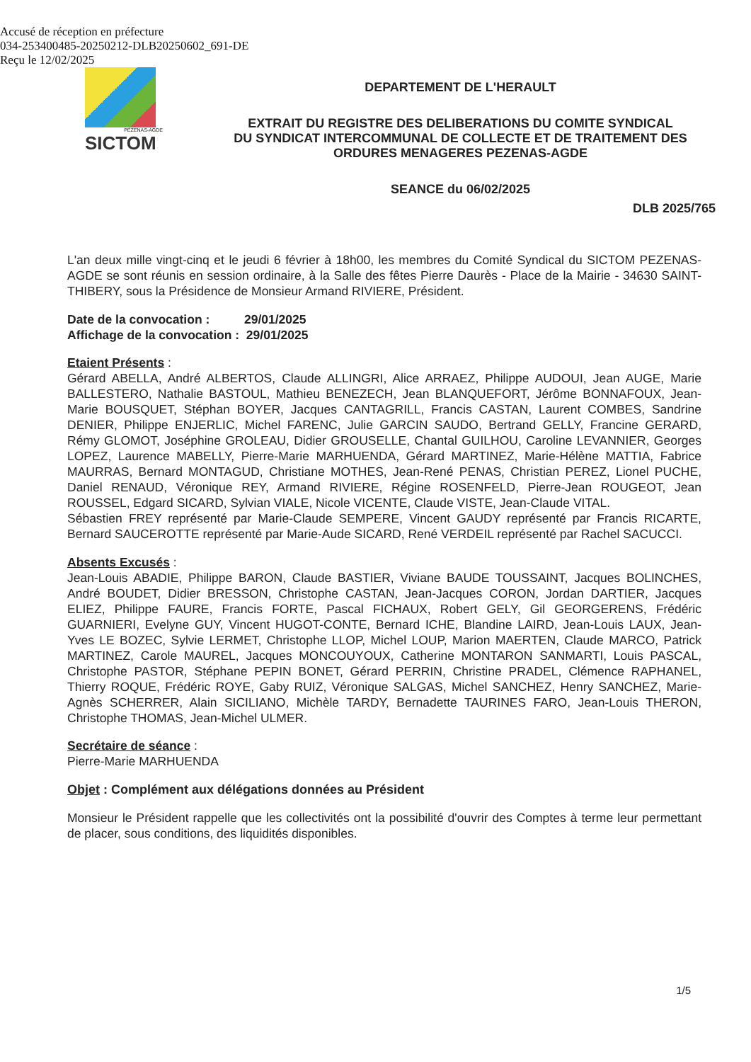Accusé de réception en préfecture
034-253400485-20250212-DLB20250602_691-DE
Reçu le 12/02/2025
PÉZENAS-AGDE
SICTOM
DEPARTEMENT DE L'HERAULT
EXTRAIT DU REGISTRE DES DELIBERATIONS DU COMITE SYNDICAL
DU SYNDICAT INTERCOMMUNAL DE COLLECTE ET DE TRAITEMENT DES
ORDURES MENAGERES PEZENAS-AGDE
SEANCE du 06/02/2025
DLB 2025/765
L'an deux mille vingt-cinq et le jeudi 6 février à 18h00, les membres du Comité Syndical du SICTOM PEZENAS-AGDE se sont réunis en session ordinaire, à la Salle des fêtes Pierre Daurès - Place de la Mairie - 34630 SAINT-THIBERY, sous la Présidence de Monsieur Armand RIVIERE, Président.
Date de la convocation : 29/01/2025
Affichage de la convocation : 29/01/2025
Etaient Présents :
Gérard ABELLA, André ALBERTOS, Claude ALLINGRI, Alice ARRAEZ, Philippe AUDOUI, Jean AUGE, Marie BALLESTERO, Nathalie BASTOUL, Mathieu BENEZECH, Jean BLANQUEFORT, Jérôme BONNAFOUX, Jean-Marie BOUSQUET, Stéphan BOYER, Jacques CANTAGRILL, Francis CASTAN, Laurent COMBES, Sandrine DENIER, Philippe ENJERLIC, Michel FARENC, Julie GARCIN SAUDO, Bertrand GELLY, Francine GERARD, Rémy GLOMOT, Joséphine GROLEAU, Didier GROUSELLE, Chantal GUILHOU, Caroline LEVANNIER, Georges LOPEZ, Laurence MABELLY, Pierre-Marie MARHUENDA, Gérard MARTINEZ, Marie-Hélène MATTIA, Fabrice MAURRAS, Bernard MONTAGUD, Christiane MOTHES, Jean-René PENAS, Christian PEREZ, Lionel PUCHE, Daniel RENAUD, Véronique REY, Armand RIVIERE, Régine ROSENFELD, Pierre-Jean ROUGEOT, Jean ROUSSEL, Edgard SICARD, Sylvian VIALE, Nicole VICENTE, Claude VISTE, Jean-Claude VITAL.
Sébastien FREY représenté par Marie-Claude SEMPERE, Vincent GAUDY représenté par Francis RICARTE, Bernard SAUCEROTTE représenté par Marie-Aude SICARD, René VERDEIL représenté par Rachel SACUCCI.
Absents Excusés :
Jean-Louis ABADIE, Philippe BARON, Claude BASTIER, Viviane BAUDE TOUSSAINT, Jacques BOLINCHES, André BOUDET, Didier BRESSON, Christophe CASTAN, Jean-Jacques CORON, Jordan DARTIER, Jacques ELIEZ, Philippe FAURE, Francis FORTE, Pascal FICHAUX, Robert GELY, Gil GEORGERENS, Frédéric GUARNIERI, Evelyne GUY, Vincent HUGOT-CONTE, Bernard ICHE, Blandine LAIRD, Jean-Louis LAUX, Jean-Yves LE BOZEC, Sylvie LERMET, Christophe LLOP, Michel LOUP, Marion MAERTEN, Claude MARCO, Patrick MARTINEZ, Carole MAUREL, Jacques MONCOUYOUX, Catherine MONTARON SANMARTI, Louis PASCAL, Christophe PASTOR, Stéphane PEPIN BONET, Gérard PERRIN, Christine PRADEL, Clémence RAPHANEL, Thierry ROQUE, Frédéric ROYE, Gaby RUIZ, Véronique SALGAS, Michel SANCHEZ, Henry SANCHEZ, Marie-Agnès SCHERRER, Alain SICILIANO, Michèle TARDY, Bernadette TAURINES FARO, Jean-Louis THERON, Christophe THOMAS, Jean-Michel ULMER.
Secrétaire de séance :
Pierre-Marie MARHUENDA
Objet : Complément aux délégations données au Président
Monsieur le Président rappelle que les collectivités ont la possibilité d'ouvrir des Comptes à terme leur permettant de placer, sous conditions, des liquidités disponibles.
1/5